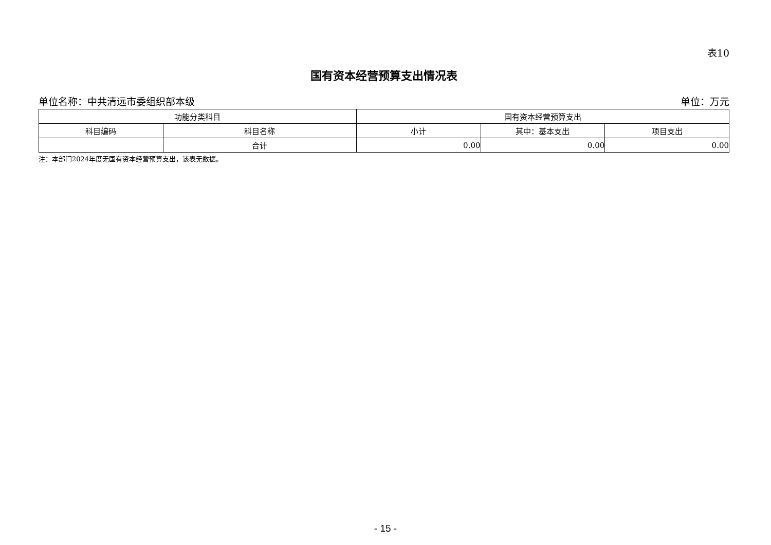表10
国有资本经营预算支出情况表
单位名称：中共清远市委组织部本级 单位：万元
| 功能分类科目 | | 国有资本经营预算支出 | | |
| --- | --- | --- | --- | --- |
| 科目编码 | 科目名称 | 小计 | 其中：基本支出 | 项目支出 |
| | 合计 | 0.00 | 0.00 | 0.00 |
注：本部门2024年度无国有资本经营预算支出，该表无数据。
- 15 -